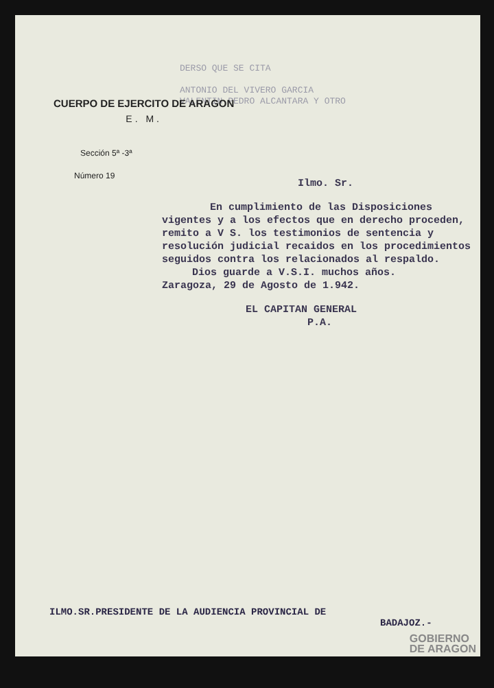DERSO QUE SE CITA
ANTONIO DEL VIVERO GARCIA
VALENTIN PEDRO ALCANTARA Y OTRO
CUERPO DE EJERCITO DE ARAGON
E. M.
Sección 5ª -3ª
Número 19
Ilmo. Sr.
En cumplimiento de las Disposiciones vigentes y a los efectos que en derecho proceden, remito a V S. los testimonios de sentencia y resolución judicial recaidos en los procedimientos seguidos contra los relacionados al respaldo.
Dios guarde a V.S.I. muchos años.
Zaragoza, 29 de Agosto de 1.942.
EL CAPITAN GENERAL
P.A.
ILMO.SR.PRESIDENTE DE LA AUDIENCIA PROVINCIAL DE
BADAJOZ.-
GOBIERNO
DE ARAGON